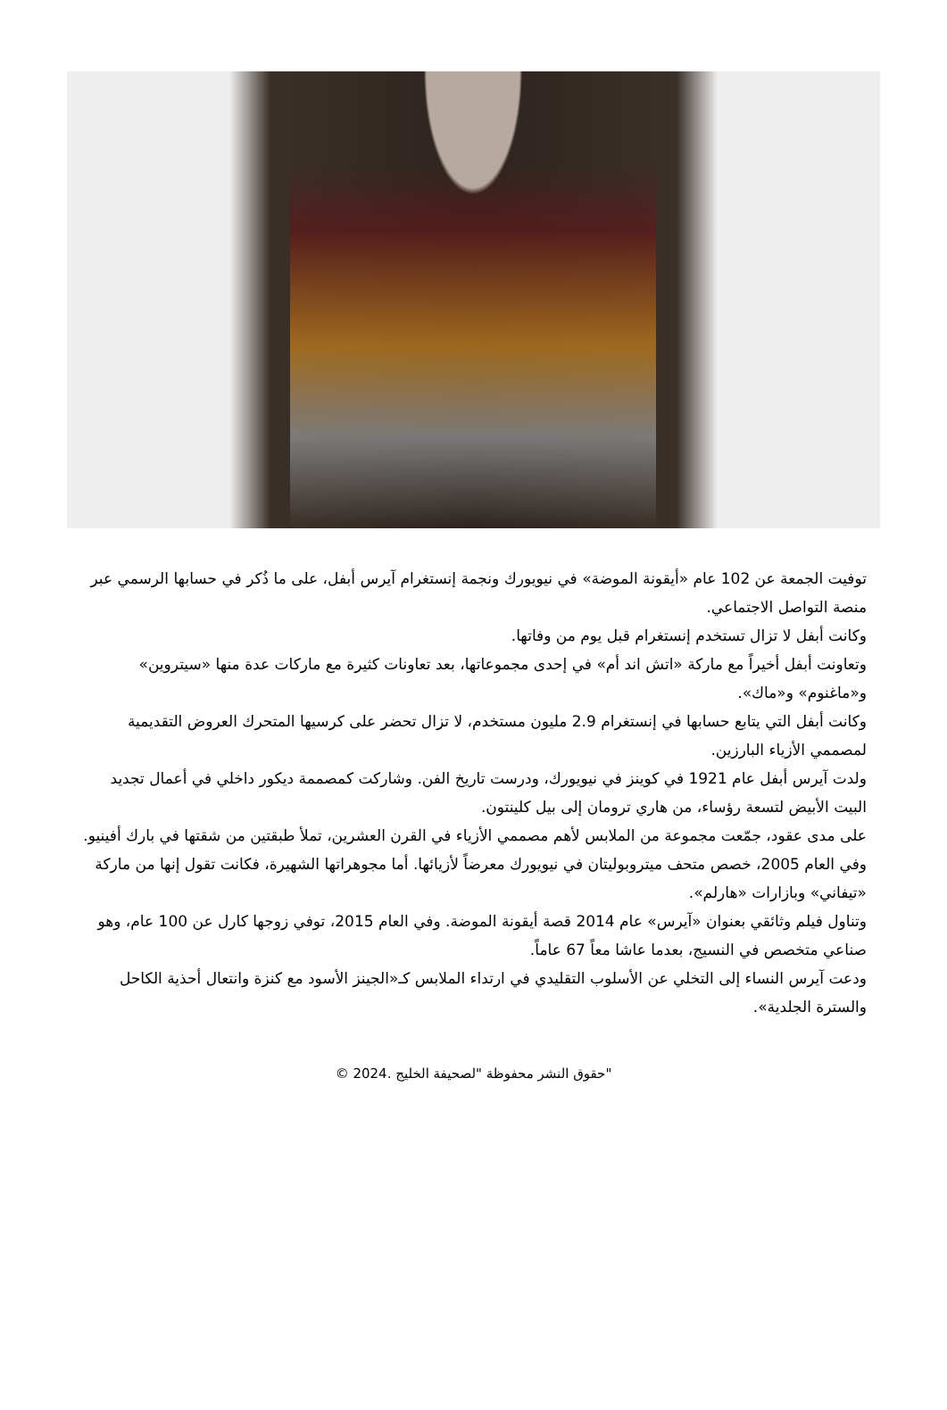توفيت الجمعة عن 102 عام «أيقونة الموضة» في نيويورك ونجمة إنستغرام آيرس أبفل، على ما ذُكر في حسابها الرسمي عبر منصة التواصل الاجتماعي.
وكانت أبفل لا تزال تستخدم إنستغرام قبل يوم من وفاتها.
وتعاونت أبفل أخيراً مع ماركة «اتش اند أم» في إحدى مجموعاتها، بعد تعاونات كثيرة مع ماركات عدة منها «سيتروين» و«ماغنوم» و«ماك».
وكانت أبفل التي يتابع حسابها في إنستغرام 2.9 مليون مستخدم، لا تزال تحضر على كرسيها المتحرك العروض التقديمية لمصممي الأزياء البارزين.
ولدت آيرس أبفل عام 1921 في كوينز في نيويورك، ودرست تاريخ الفن. وشاركت كمصممة ديكور داخلي في أعمال تجديد البيت الأبيض لتسعة رؤساء، من هاري ترومان إلى بيل كلينتون.
على مدى عقود، جمّعت مجموعة من الملابس لأهم مصممي الأزياء في القرن العشرين، تملأ طبقتين من شقتها في بارك أفينيو. وفي العام 2005، خصص متحف ميتروبوليتان في نيويورك معرضاً لأزيائها. أما مجوهراتها الشهيرة، فكانت تقول إنها من ماركة «تيفاني» وبازارات «هارلم».
وتناول فيلم وثائقي بعنوان «آيرس» عام 2014 قصة أيقونة الموضة. وفي العام 2015، توفي زوجها كارل عن 100 عام، وهو صناعي متخصص في النسيج، بعدما عاشا معاً 67 عاماً.
ودعت آيرس النساء إلى التخلي عن الأسلوب التقليدي في ارتداء الملابس كـ«الجينز الأسود مع كنزة وانتعال أحذية الكاحل والسترة الجلدية».
"حقوق النشر محفوظة "لصحيفة الخليج .2024 ©